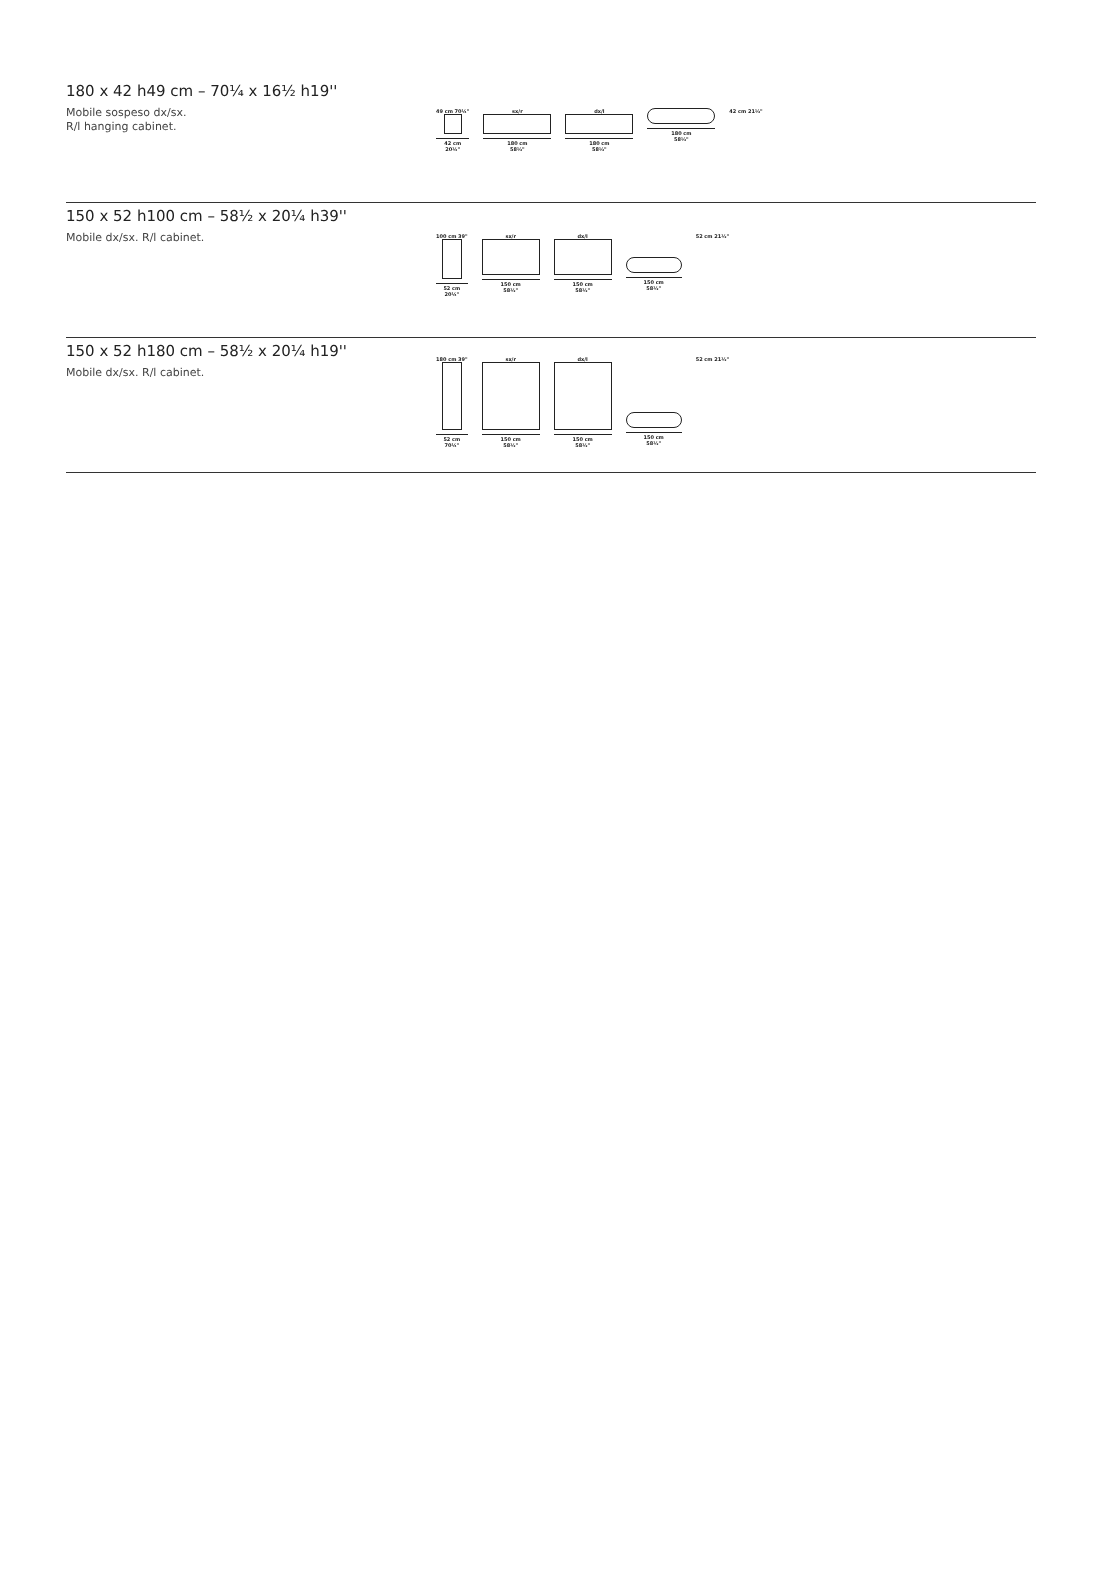180 x 42 h49 cm – 70¼ x 16½ h19''
Mobile sospeso dx/sx.
R/l hanging cabinet.
49 cm 70¼"
42 cm
20¼"
sx/r
180 cm
58½"
dx/l
180 cm
58½"
180 cm
58½"
42 cm 21½"
150 x 52 h100 cm – 58½ x 20¼ h39''
Mobile dx/sx. R/l cabinet.
100 cm 39"
52 cm
20¼"
sx/r
150 cm
58½"
dx/l
150 cm
58½"
150 cm
58½"
52 cm 21½"
150 x 52 h180 cm – 58½ x 20¼ h19''
Mobile dx/sx. R/l cabinet.
180 cm 39"
52 cm
70¼"
sx/r
150 cm
58½"
dx/l
150 cm
58½"
150 cm
58½"
52 cm 21½"